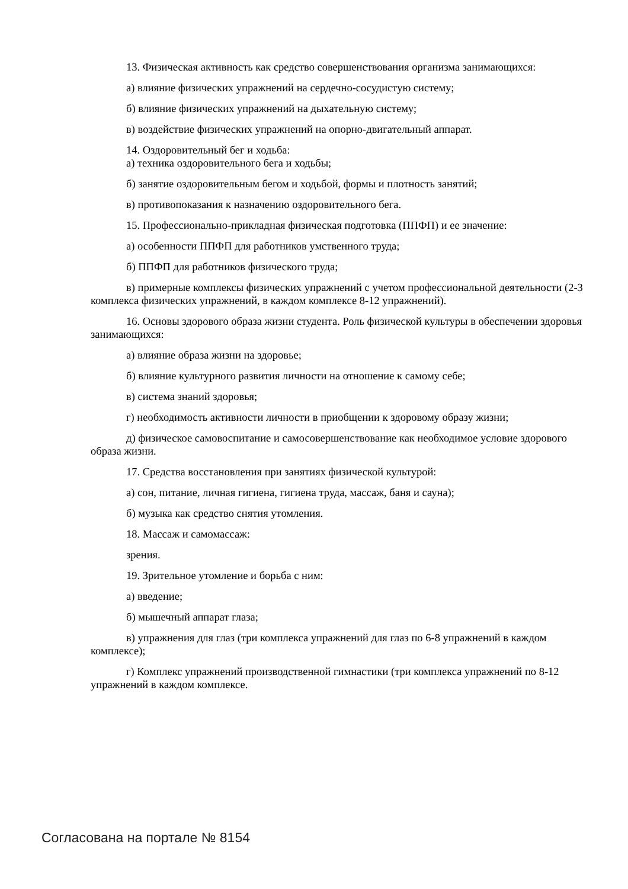13. Физическая активность как средство совершенствования организма занимающихся:
а) влияние физических упражнений на сердечно-сосудистую систему;
б) влияние физических упражнений на дыхательную систему;
в) воздействие физических упражнений на опорно-двигательный аппарат.
14. Оздоровительный бег и ходьба:
а) техника оздоровительного бега и ходьбы;
б) занятие оздоровительным бегом и ходьбой, формы и плотность занятий;
в) противопоказания к назначению оздоровительного бега.
15. Профессионально-прикладная физическая подготовка (ППФП) и ее значение:
а) особенности ППФП для работников умственного труда;
б) ППФП для работников физического труда;
в) примерные комплексы физических упражнений с учетом профессиональной деятельности (2-3 комплекса физических упражнений, в каждом комплексе 8-12 упражнений).
16. Основы здорового образа жизни студента. Роль физической культуры в обеспечении здоровья занимающихся:
а) влияние образа жизни на здоровье;
б) влияние культурного развития личности на отношение к самому себе;
в) система знаний здоровья;
г) необходимость активности личности в приобщении к здоровому образу жизни;
д) физическое самовоспитание и самосовершенствование как необходимое условие здорового образа жизни.
17. Средства восстановления при занятиях физической культурой:
а) сон, питание, личная гигиена, гигиена труда, массаж, баня и сауна);
б) музыка как средство снятия утомления.
18. Массаж и самомассаж:
зрения.
19. Зрительное утомление и борьба с ним:
а) введение;
б) мышечный аппарат глаза;
в) упражнения для глаз (три комплекса упражнений для глаз по 6-8 упражнений в каждом комплексе);
г) Комплекс упражнений производственной гимнастики (три комплекса упражнений по 8-12 упражнений в каждом комплексе.
Согласована на портале № 8154